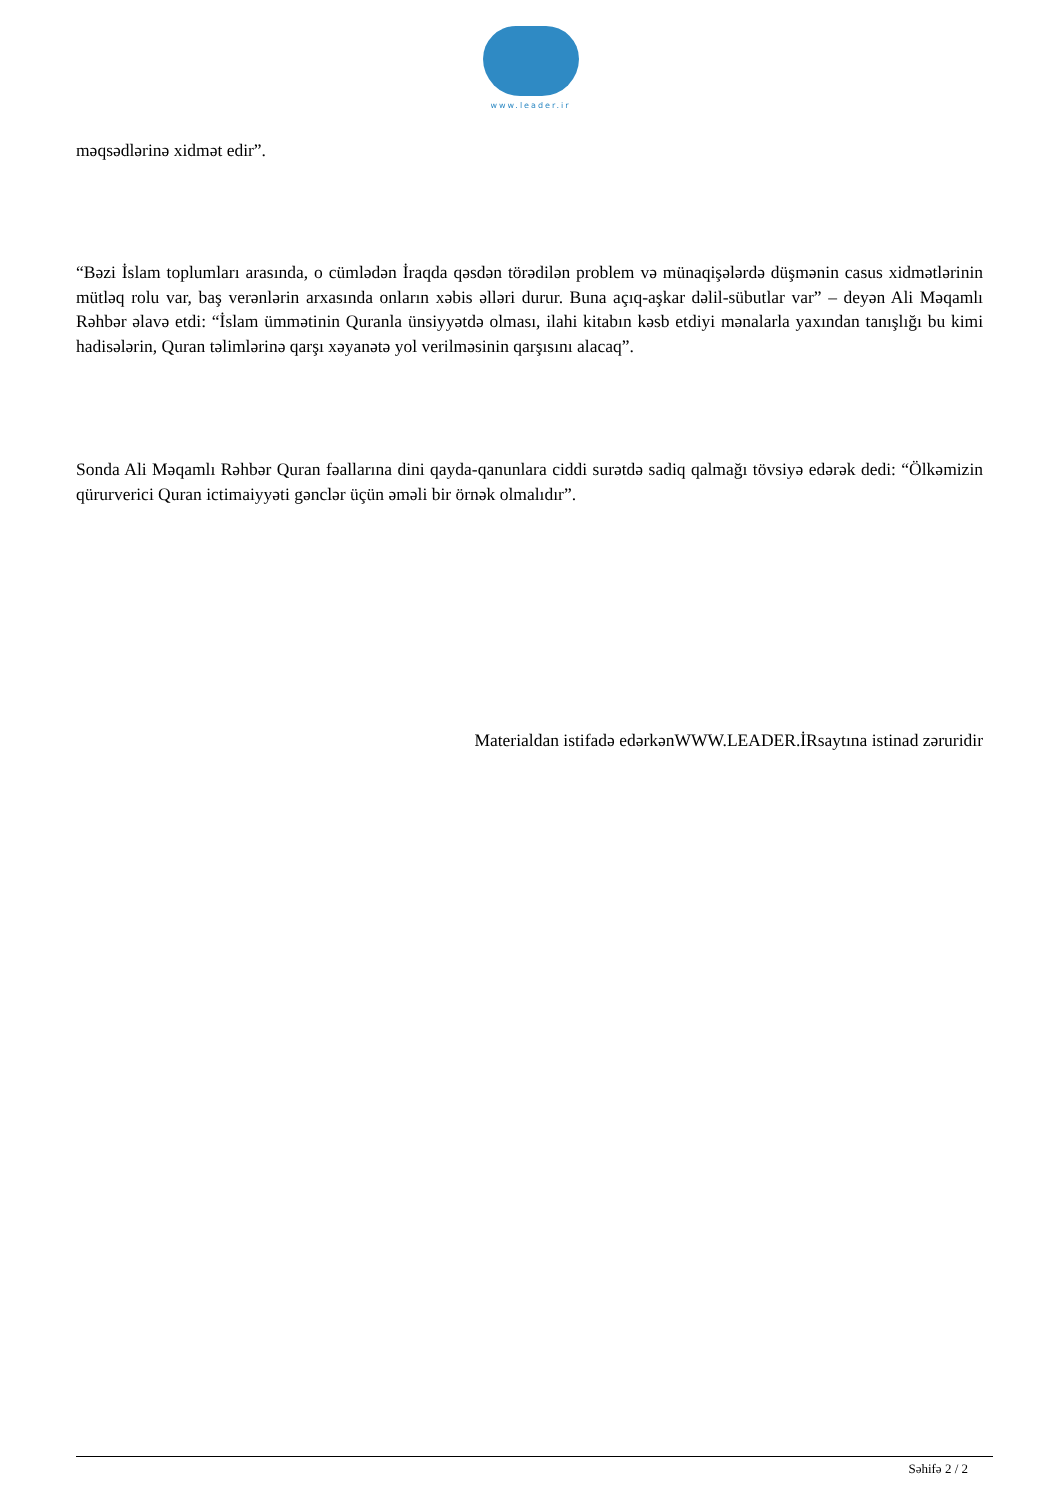www.leader.ir
məqsədlərinə xidmət edir”.
“Bəzi İslam toplumları arasında, o cümlədən İraqda qəsdən törədilən problem və münaqişələrdə düşmənin casus xidmətlərinin mütləq rolu var, baş verənlərin arxasında onların xəbis əlləri durur. Buna açıq-aşkar dəlil-sübutlar var” – deyən Ali Məqamlı Rəhbər əlavə etdi: “İslam ümmətinin Quranla ünsiyyətdə olması, ilahi kitabın kəsb etdiyi mənalarla yaxından tanışlığı bu kimi hadisələrin, Quran təlimlərinə qarşı xəyanətə yol verilməsinin qarşısını alacaq”.
Sonda Ali Məqamlı Rəhbər Quran fəallarına dini qayda-qanunlara ciddi surətdə sadiq qalmağı tövsiyə edərək dedi: “Ölkəmizin qürurverici Quran ictimaiyyəti gənclər üçün əməli bir örnək olmalıdır”.
Materialdan istifadə edərkənWWW.LEADER.İRsaytına istinad zəruridir
Səhifə 2 / 2